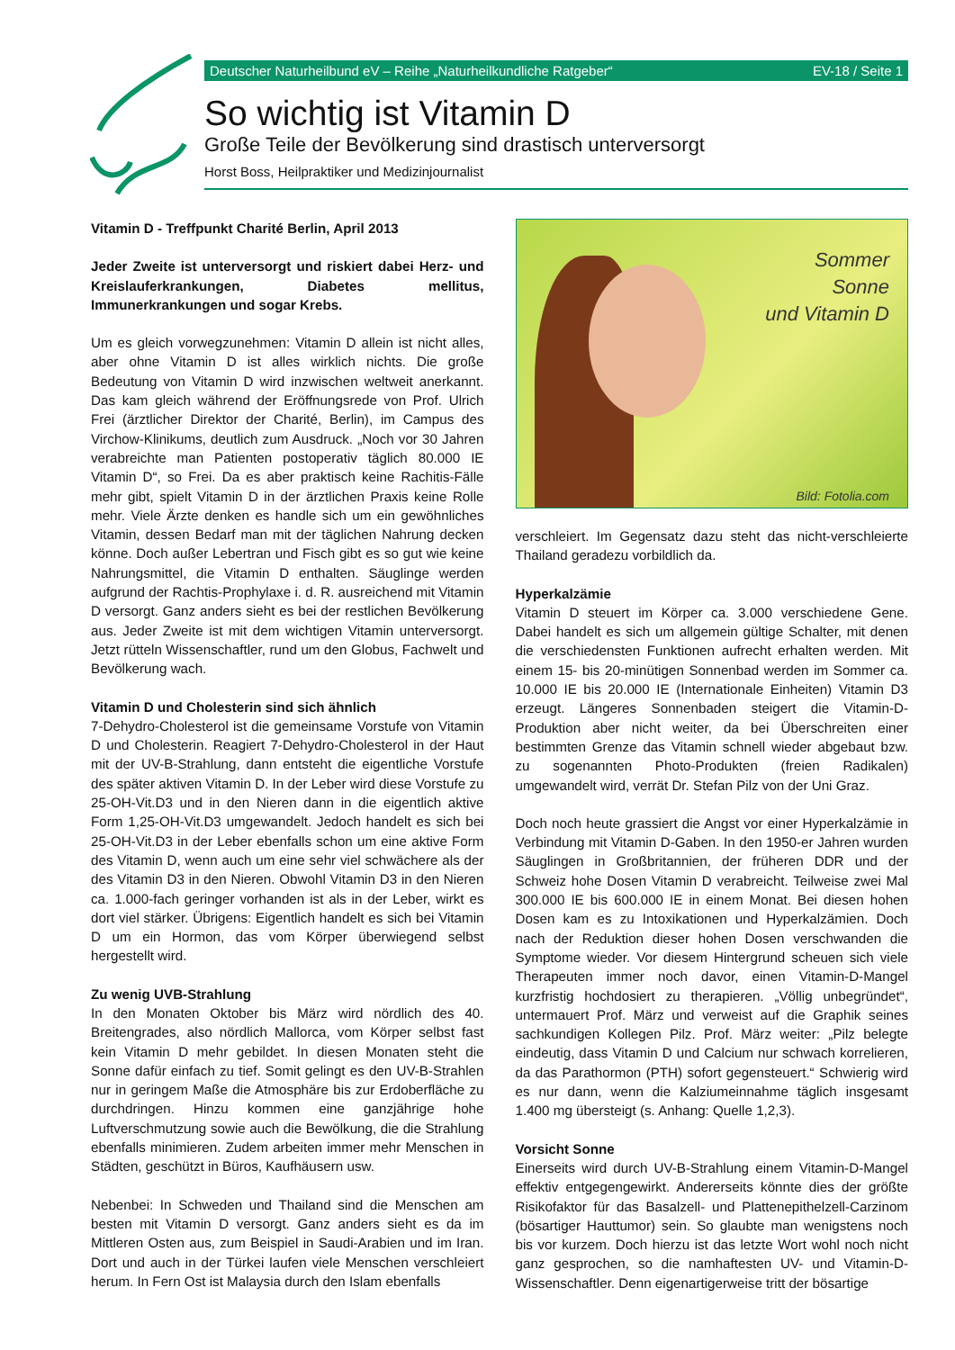Deutscher Naturheilbund eV – Reihe „Naturheilkundliche Ratgeber“EV-18 / Seite 1
So wichtig ist Vitamin D
Große Teile der Bevölkerung sind drastisch unterversorgt
Horst Boss, Heilpraktiker und Medizinjournalist
Vitamin D - Treffpunkt Charité Berlin, April 2013
Jeder Zweite ist unterversorgt und riskiert dabei Herz- und Kreislauferkrankungen, Diabetes mellitus, Immunerkrankungen und sogar Krebs.
Um es gleich vorwegzunehmen: Vitamin D allein ist nicht alles, aber ohne Vitamin D ist alles wirklich nichts. Die große Bedeutung von Vitamin D wird inzwischen weltweit anerkannt. Das kam gleich während der Eröffnungsrede von Prof. Ulrich Frei (ärztlicher Direktor der Charité, Berlin), im Campus des Virchow-Klinikums, deutlich zum Ausdruck. „Noch vor 30 Jahren verabreichte man Patienten postoperativ täglich 80.000 IE Vitamin D“, so Frei. Da es aber praktisch keine Rachitis-Fälle mehr gibt, spielt Vitamin D in der ärztlichen Praxis keine Rolle mehr. Viele Ärzte denken es handle sich um ein gewöhnliches Vitamin, dessen Bedarf man mit der täglichen Nahrung decken könne. Doch außer Lebertran und Fisch gibt es so gut wie keine Nahrungsmittel, die Vitamin D enthalten. Säuglinge werden aufgrund der Rachtis-Prophylaxe i. d. R. ausreichend mit Vitamin D versorgt. Ganz anders sieht es bei der restlichen Bevölkerung aus. Jeder Zweite ist mit dem wichtigen Vitamin unterversorgt. Jetzt rütteln Wissenschaftler, rund um den Globus, Fachwelt und Bevölkerung wach.
Vitamin D und Cholesterin sind sich ähnlich
7-Dehydro-Cholesterol ist die gemeinsame Vorstufe von Vitamin D und Cholesterin. Reagiert 7-Dehydro-Cholesterol in der Haut mit der UV-B-Strahlung, dann entsteht die eigentliche Vorstufe des später aktiven Vitamin D. In der Leber wird diese Vorstufe zu 25-OH-Vit.D3 und in den Nieren dann in die eigentlich aktive Form 1,25-OH-Vit.D3 umgewandelt. Jedoch handelt es sich bei 25-OH-Vit.D3 in der Leber ebenfalls schon um eine aktive Form des Vitamin D, wenn auch um eine sehr viel schwächere als der des Vitamin D3 in den Nieren. Obwohl Vitamin D3 in den Nieren ca. 1.000-fach geringer vorhanden ist als in der Leber, wirkt es dort viel stärker. Übrigens: Eigentlich handelt es sich bei Vitamin D um ein Hormon, das vom Körper überwiegend selbst hergestellt wird.
Zu wenig UVB-Strahlung
In den Monaten Oktober bis März wird nördlich des 40. Breitengrades, also nördlich Mallorca, vom Körper selbst fast kein Vitamin D mehr gebildet. In diesen Monaten steht die Sonne dafür einfach zu tief. Somit gelingt es den UV-B-Strahlen nur in geringem Maße die Atmosphäre bis zur Erdoberfläche zu durchdringen. Hinzu kommen eine ganzjährige hohe Luftverschmutzung sowie auch die Bewölkung, die die Strahlung ebenfalls minimieren. Zudem arbeiten immer mehr Menschen in Städten, geschützt in Büros, Kaufhäusern usw.
Nebenbei: In Schweden und Thailand sind die Menschen am besten mit Vitamin D versorgt. Ganz anders sieht es da im Mittleren Osten aus, zum Beispiel in Saudi-Arabien und im Iran. Dort und auch in der Türkei laufen viele Menschen verschleiert herum. In Fern Ost ist Malaysia durch den Islam ebenfalls
Sommer
Sonne
und Vitamin D
Bild: Fotolia.com
verschleiert. Im Gegensatz dazu steht das nicht-verschleierte Thailand geradezu vorbildlich da.
Hyperkalzämie
Vitamin D steuert im Körper ca. 3.000 verschiedene Gene. Dabei handelt es sich um allgemein gültige Schalter, mit denen die verschiedensten Funktionen aufrecht erhalten werden. Mit einem 15- bis 20-minütigen Sonnenbad werden im Sommer ca. 10.000 IE bis 20.000 IE (Internationale Einheiten) Vitamin D3 erzeugt. Längeres Sonnenbaden steigert die Vitamin-D-Produktion aber nicht weiter, da bei Überschreiten einer bestimmten Grenze das Vitamin schnell wieder abgebaut bzw. zu sogenannten Photo-Produkten (freien Radikalen) umgewandelt wird, verrät Dr. Stefan Pilz von der Uni Graz.
Doch noch heute grassiert die Angst vor einer Hyperkalzämie in Verbindung mit Vitamin D-Gaben. In den 1950-er Jahren wurden Säuglingen in Großbritannien, der früheren DDR und der Schweiz hohe Dosen Vitamin D verabreicht. Teilweise zwei Mal 300.000 IE bis 600.000 IE in einem Monat. Bei diesen hohen Dosen kam es zu Intoxikationen und Hyperkalzämien. Doch nach der Reduktion dieser hohen Dosen verschwanden die Symptome wieder. Vor diesem Hintergrund scheuen sich viele Therapeuten immer noch davor, einen Vitamin-D-Mangel kurzfristig hochdosiert zu therapieren. „Völlig unbegründet“, untermauert Prof. März und verweist auf die Graphik seines sachkundigen Kollegen Pilz. Prof. März weiter: „Pilz belegte eindeutig, dass Vitamin D und Calcium nur schwach korrelieren, da das Parathormon (PTH) sofort gegensteuert.“ Schwierig wird es nur dann, wenn die Kalziumeinnahme täglich insgesamt 1.400 mg übersteigt (s. Anhang: Quelle 1,2,3).
Vorsicht Sonne
Einerseits wird durch UV-B-Strahlung einem Vitamin-D-Mangel effektiv entgegengewirkt. Andererseits könnte dies der größte Risikofaktor für das Basalzell- und Plattenepithelzell-Carzinom (bösartiger Hauttumor) sein. So glaubte man wenigstens noch bis vor kurzem. Doch hierzu ist das letzte Wort wohl noch nicht ganz gesprochen, so die namhaftesten UV- und Vitamin-D-Wissenschaftler. Denn eigenartigerweise tritt der bösartige